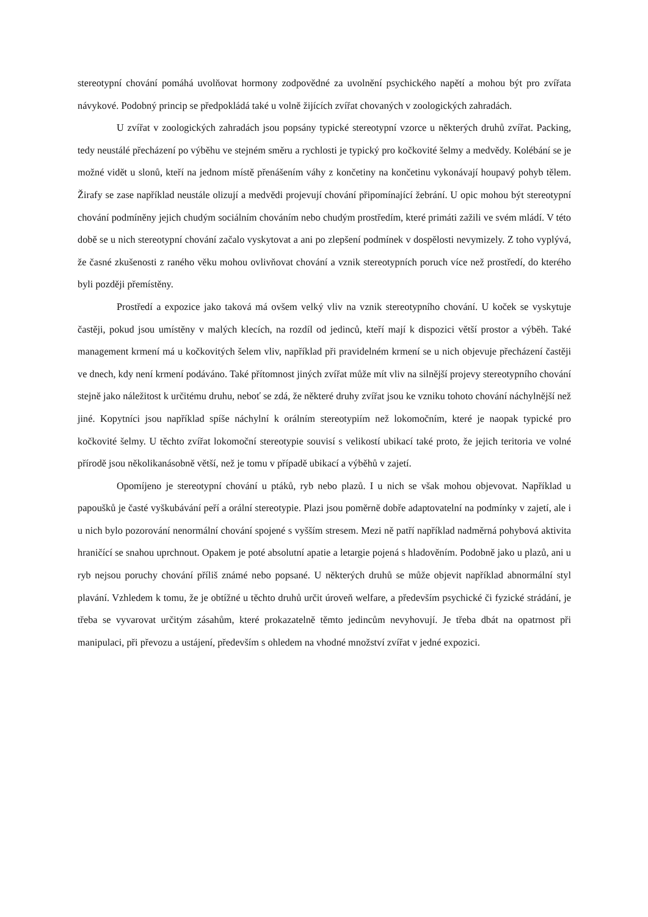stereotypní chování pomáhá uvolňovat hormony zodpovědné za uvolnění psychického napětí a mohou být pro zvířata návykové. Podobný princip se předpokládá také u volně žijících zvířat chovaných v zoologických zahradách.
U zvířat v zoologických zahradách jsou popsány typické stereotypní vzorce u některých druhů zvířat. Packing, tedy neustálé přecházení po výběhu ve stejném směru a rychlosti je typický pro kočkovité šelmy a medvědy. Kolébání se je možné vidět u slonů, kteří na jednom místě přenášením váhy z končetiny na končetinu vykonávají houpavý pohyb tělem. Žirafy se zase například neustále olizují a medvědi projevují chování připomínající žebrání. U opic mohou být stereotypní chování podmíněny jejich chudým sociálním chováním nebo chudým prostředím, které primáti zažili ve svém mládí. V této době se u nich stereotypní chování začalo vyskytovat a ani po zlepšení podmínek v dospělosti nevymizely. Z toho vyplývá, že časné zkušenosti z raného věku mohou ovlivňovat chování a vznik stereotypních poruch více než prostředí, do kterého byli později přemístěny.
Prostředí a expozice jako taková má ovšem velký vliv na vznik stereotypního chování. U koček se vyskytuje častěji, pokud jsou umístěny v malých klecích, na rozdíl od jedinců, kteří mají k dispozici větší prostor a výběh. Také management krmení má u kočkovitých šelem vliv, například při pravidelném krmení se u nich objevuje přecházení častěji ve dnech, kdy není krmení podáváno. Také přítomnost jiných zvířat může mít vliv na silnější projevy stereotypního chování stejně jako náležitost k určitému druhu, neboť se zdá, že některé druhy zvířat jsou ke vzniku tohoto chování náchylnější než jiné. Kopytníci jsou například spíše náchylní k orálním stereotypiím než lokomočním, které je naopak typické pro kočkovité šelmy. U těchto zvířat lokomoční stereotypie souvisí s velikostí ubikací také proto, že jejich teritoria ve volné přírodě jsou několikanásobně větší, než je tomu v případě ubikací a výběhů v zajetí.
Opomíjeno je stereotypní chování u ptáků, ryb nebo plazů. I u nich se však mohou objevovat. Například u papoušků je časté vyškubávání peří a orální stereotypie. Plazi jsou poměrně dobře adaptovatelní na podmínky v zajetí, ale i u nich bylo pozorování nenormální chování spojené s vyšším stresem. Mezi ně patří například nadměrná pohybová aktivita hraničící se snahou uprchnout. Opakem je poté absolutní apatie a letargie pojená s hladověním. Podobně jako u plazů, ani u ryb nejsou poruchy chování příliš známé nebo popsané. U některých druhů se může objevit například abnormální styl plavání. Vzhledem k tomu, že je obtížné u těchto druhů určit úroveň welfare, a především psychické či fyzické strádání, je třeba se vyvarovat určitým zásahům, které prokazatelně těmto jedincům nevyhovují. Je třeba dbát na opatrnost při manipulaci, při převozu a ustájení, především s ohledem na vhodné množství zvířat v jedné expozici.